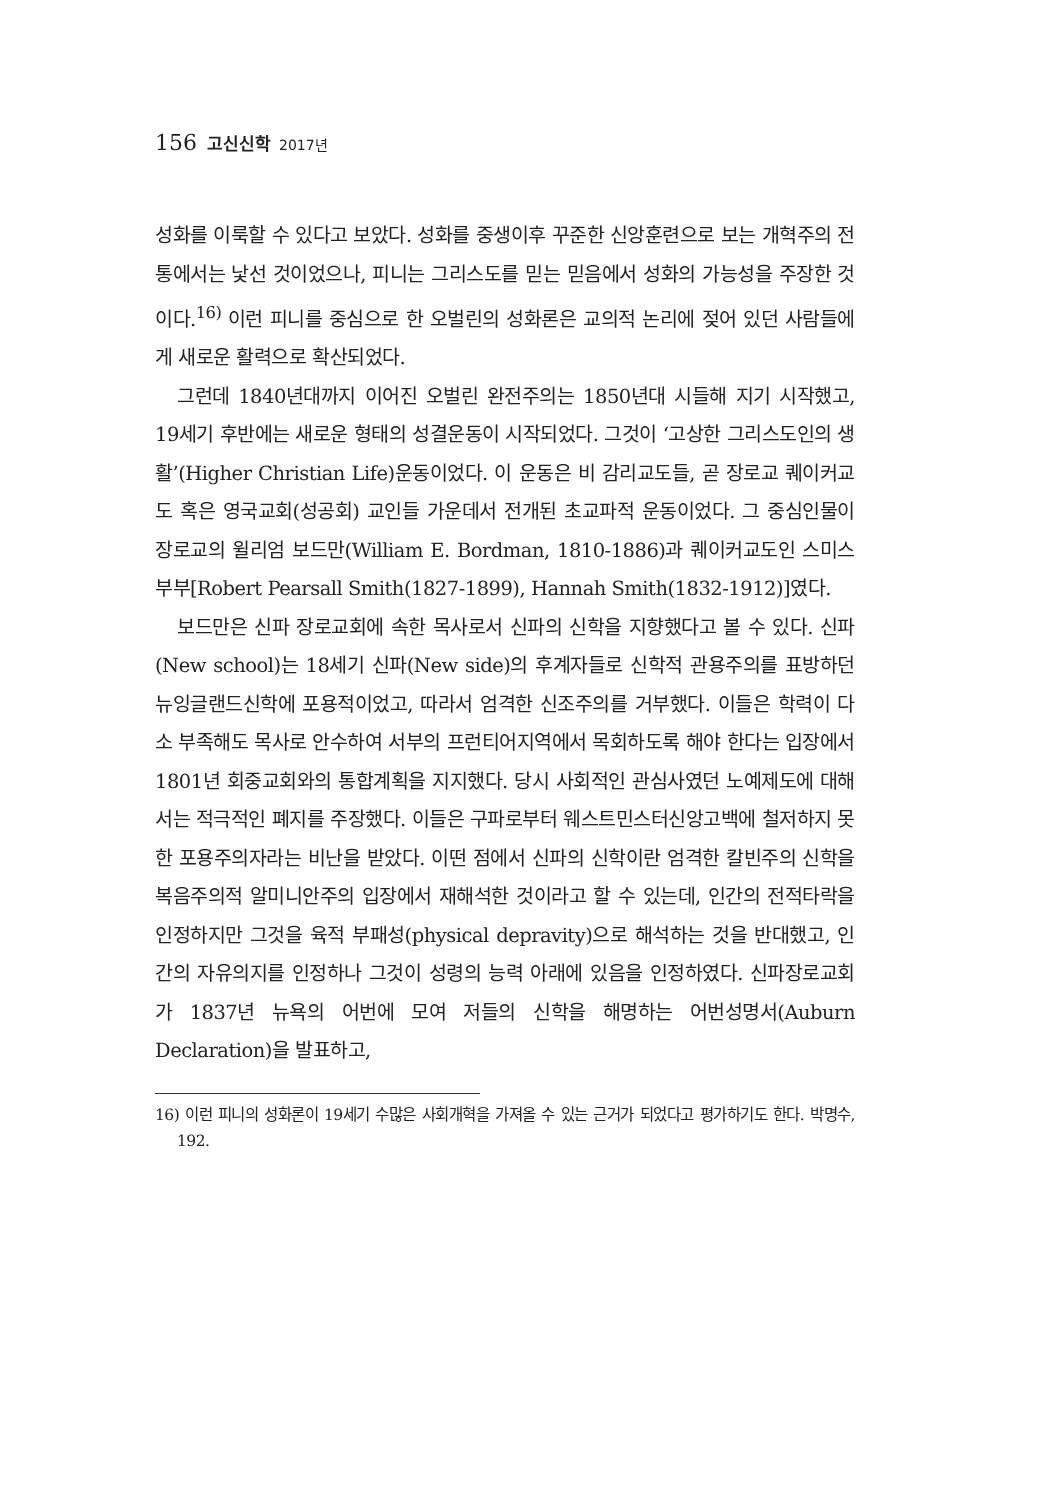156 고신신학 2017년
성화를 이룩할 수 있다고 보았다. 성화를 중생이후 꾸준한 신앙훈련으로 보는 개혁주의 전통에서는 낯선 것이었으나, 피니는 그리스도를 믿는 믿음에서 성화의 가능성을 주장한 것이다.<sup>16)</sup> 이런 피니를 중심으로 한 오벌린의 성화론은 교의적 논리에 젖어 있던 사람들에게 새로운 활력으로 확산되었다.
그런데 1840년대까지 이어진 오벌린 완전주의는 1850년대 시들해 지기 시작했고, 19세기 후반에는 새로운 형태의 성결운동이 시작되었다. 그것이 ‘고상한 그리스도인의 생활’(Higher Christian Life)운동이었다. 이 운동은 비 감리교도들, 곧 장로교 퀘이커교도 혹은 영국교회(성공회) 교인들 가운데서 전개된 초교파적 운동이었다. 그 중심인물이 장로교의 윌리엄 보드만(William E. Bordman, 1810-1886)과 퀘이커교도인 스미스 부부[Robert Pearsall Smith(1827-1899), Hannah Smith(1832-1912)]였다.
보드만은 신파 장로교회에 속한 목사로서 신파의 신학을 지향했다고 볼 수 있다. 신파(New school)는 18세기 신파(New side)의 후계자들로 신학적 관용주의를 표방하던 뉴잉글랜드신학에 포용적이었고, 따라서 엄격한 신조주의를 거부했다. 이들은 학력이 다소 부족해도 목사로 안수하여 서부의 프런티어지역에서 목회하도록 해야 한다는 입장에서 1801년 회중교회와의 통합계획을 지지했다. 당시 사회적인 관심사였던 노예제도에 대해서는 적극적인 폐지를 주장했다. 이들은 구파로부터 웨스트민스터신앙고백에 철저하지 못한 포용주의자라는 비난을 받았다. 이떤 점에서 신파의 신학이란 엄격한 칼빈주의 신학을 복음주의적 알미니안주의 입장에서 재해석한 것이라고 할 수 있는데, 인간의 전적타락을 인정하지만 그것을 육적 부패성(physical depravity)으로 해석하는 것을 반대했고, 인간의 자유의지를 인정하나 그것이 성령의 능력 아래에 있음을 인정하였다. 신파장로교회가 1837년 뉴욕의 어번에 모여 저들의 신학을 해명하는 어번성명서(Auburn Declaration)을 발표하고,
16) 이런 피니의 성화론이 19세기 수많은 사회개혁을 가져올 수 있는 근거가 되었다고 평가하기도 한다. 박명수, 192.